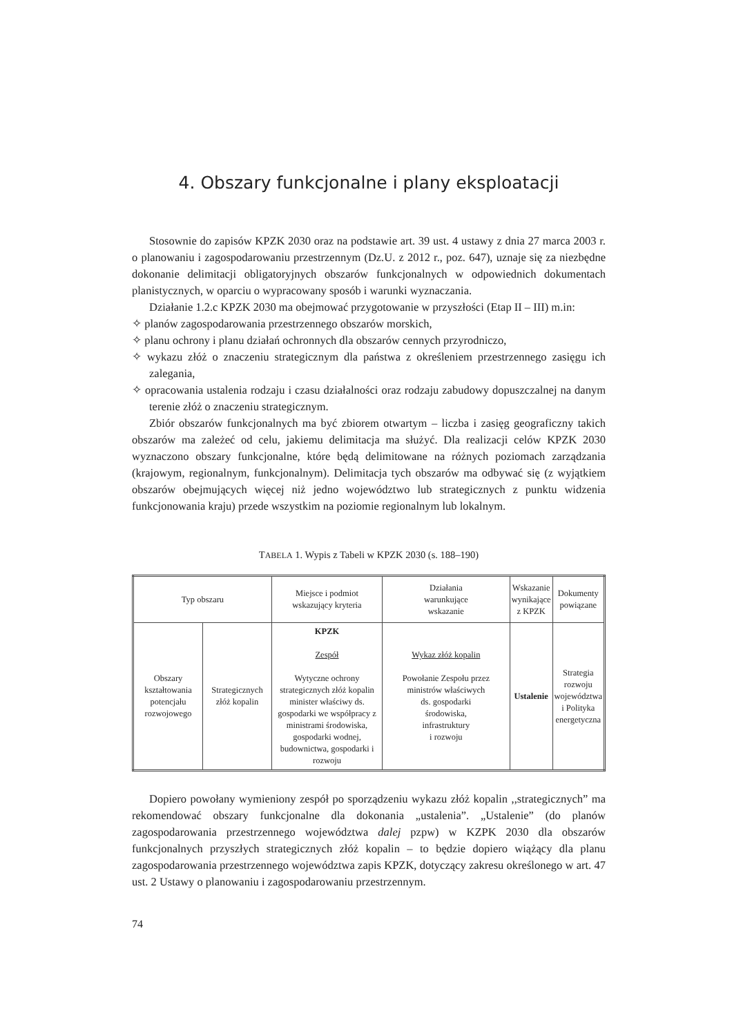4. Obszary funkcjonalne i plany eksploatacji
Stosownie do zapisów KPZK 2030 oraz na podstawie art. 39 ust. 4 ustawy z dnia 27 marca 2003 r. o planowaniu i zagospodarowaniu przestrzennym (Dz.U. z 2012 r., poz. 647), uznaje się za niezbędne dokonanie delimitacji obligatoryjnych obszarów funkcjonalnych w odpowiednich dokumentach planistycznych, w oparciu o wypracowany sposób i warunki wyznaczania.
Działanie 1.2.c KPZK 2030 ma obejmować przygotowanie w przyszłości (Etap II – III) m.in:
✧ planów zagospodarowania przestrzennego obszarów morskich,
✧ planu ochrony i planu działań ochronnych dla obszarów cennych przyrodniczo,
✧ wykazu złóż o znaczeniu strategicznym dla państwa z określeniem przestrzennego zasięgu ich zalegania,
✧ opracowania ustalenia rodzaju i czasu działalności oraz rodzaju zabudowy dopuszczalnej na danym terenie złóż o znaczeniu strategicznym.
Zbiór obszarów funkcjonalnych ma być zbiorem otwartym – liczba i zasięg geograficzny takich obszarów ma zależeć od celu, jakiemu delimitacja ma służyć. Dla realizacji celów KPZK 2030 wyznaczono obszary funkcjonalne, które będą delimitowane na różnych poziomach zarządzania (krajowym, regionalnym, funkcjonalnym). Delimitacja tych obszarów ma odbywać się (z wyjątkiem obszarów obejmujących więcej niż jedno województwo lub strategicznych z punktu widzenia funkcjonowania kraju) przede wszystkim na poziomie regionalnym lub lokalnym.
TABELA 1. Wypis z Tabeli w KPZK 2030 (s. 188–190)
| Typ obszaru | | Miejsce i podmiot wskazujący kryteria | Działania warunkujące wskazanie | Wskazanie wynikające z KPZK | Dokumenty powiązane |
| --- | --- | --- | --- | --- | --- |
| Obszary kształtowania potencjału rozwojowego | Strategicznych złóż kopalin | KPZK Zespół Wytyczne ochrony strategicznych złóż kopalin minister właściwy ds. gospodarki we współpracy z ministrami środowiska, gospodarki wodnej, budownictwa, gospodarki i rozwoju | Wykaz złóż kopalin Powołanie Zespołu przez ministrów właściwych ds. gospodarki środowiska, infrastruktury i rozwoju | Ustalenie | Strategia rozwoju województwa i Polityka energetyczna |
Dopiero powołany wymieniony zespół po sporządzeniu wykazu złóż kopalin ,,strategicznych” ma rekomendować obszary funkcjonalne dla dokonania „ustalenia”. „Ustalenie” (do planów zagospodarowania przestrzennego województwa dalej pzpw) w KZPK 2030 dla obszarów funkcjonalnych przyszłych strategicznych złóż kopalin – to będzie dopiero wiążący dla planu zagospodarowania przestrzennego województwa zapis KPZK, dotyczący zakresu określonego w art. 47 ust. 2 Ustawy o planowaniu i zagospodarowaniu przestrzennym.
74